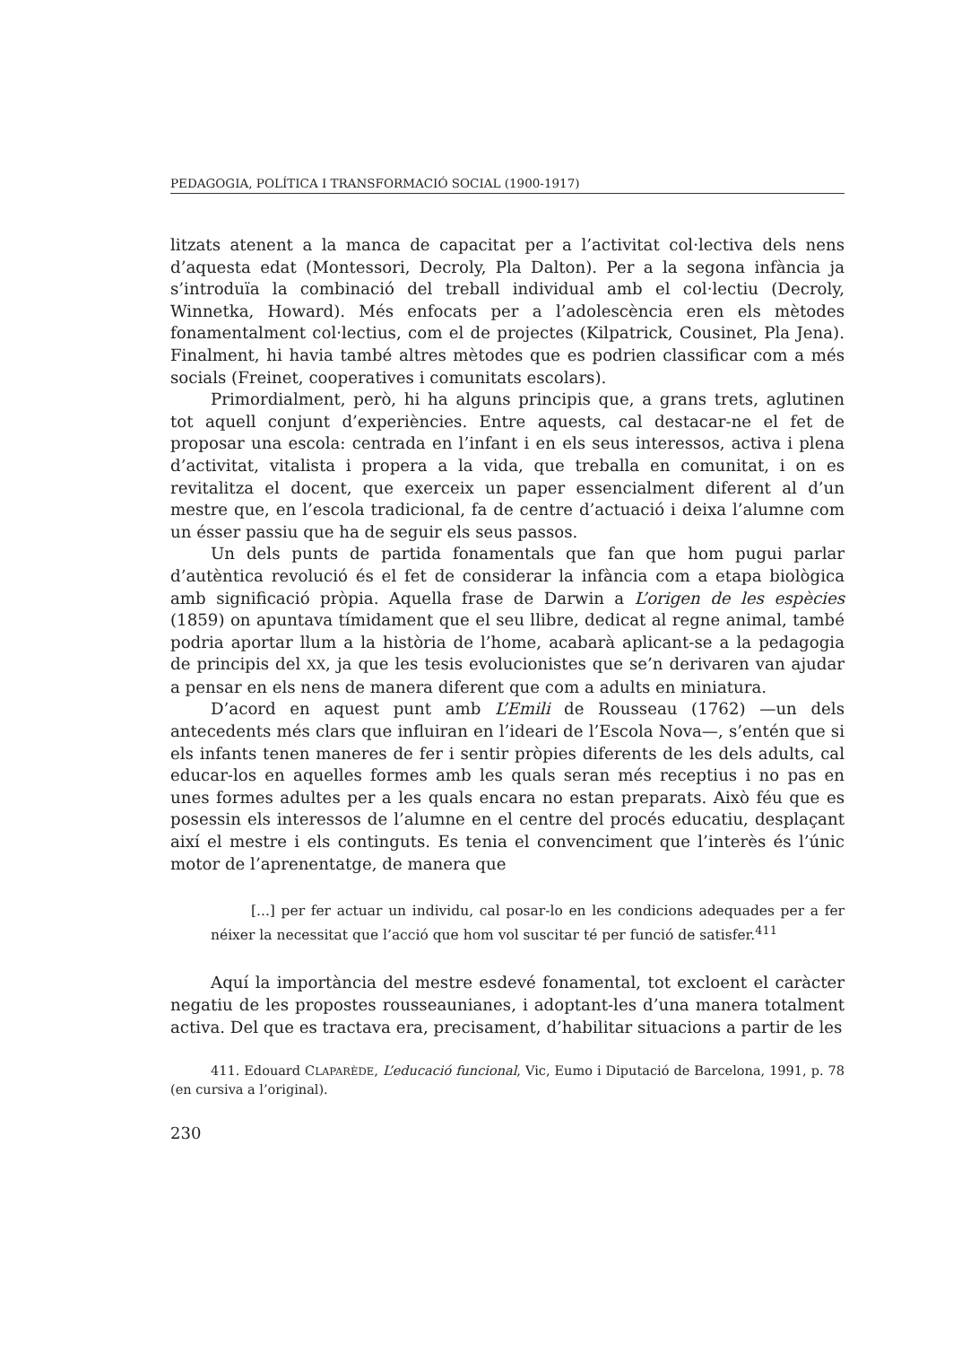PEDAGOGIA, POLÍTICA I TRANSFORMACIÓ SOCIAL (1900-1917)
litzats atenent a la manca de capacitat per a l’activitat col·lectiva dels nens d’aquesta edat (Montessori, Decroly, Pla Dalton). Per a la segona infància ja s’introduïa la combinació del treball individual amb el col·lectiu (Decroly, Winnetka, Howard). Més enfocats per a l’adolescència eren els mètodes fonamentalment col·lectius, com el de projectes (Kilpatrick, Cousinet, Pla Jena). Finalment, hi havia també altres mètodes que es podrien classificar com a més socials (Freinet, cooperatives i comunitats escolars).
Primordialment, però, hi ha alguns principis que, a grans trets, aglutinen tot aquell conjunt d’experiències. Entre aquests, cal destacar-ne el fet de proposar una escola: centrada en l’infant i en els seus interessos, activa i plena d’activitat, vitalista i propera a la vida, que treballa en comunitat, i on es revitalitza el docent, que exerceix un paper essencialment diferent al d’un mestre que, en l’escola tradicional, fa de centre d’actuació i deixa l’alumne com un ésser passiu que ha de seguir els seus passos.
Un dels punts de partida fonamentals que fan que hom pugui parlar d’autèntica revolució és el fet de considerar la infància com a etapa biològica amb significació pròpia. Aquella frase de Darwin a L’origen de les espècies (1859) on apuntava tímidament que el seu llibre, dedicat al regne animal, també podria aportar llum a la història de l’home, acabarà aplicant-se a la pedagogia de principis del XX, ja que les tesis evolucionistes que se’n derivaren van ajudar a pensar en els nens de manera diferent que com a adults en miniatura.
D’acord en aquest punt amb L’Emili de Rousseau (1762) —un dels antecedents més clars que influiran en l’ideari de l’Escola Nova—, s’entén que si els infants tenen maneres de fer i sentir pròpies diferents de les dels adults, cal educar-los en aquelles formes amb les quals seran més receptius i no pas en unes formes adultes per a les quals encara no estan preparats. Això féu que es posessin els interessos de l’alumne en el centre del procés educatiu, desplaçant així el mestre i els continguts. Es tenia el convenciment que l’interès és l’únic motor de l’aprenentatge, de manera que
[...] per fer actuar un individu, cal posar-lo en les condicions adequades per a fer néixer la necessitat que l’acció que hom vol suscitar té per funció de satisfer.<sup>411</sup>
Aquí la importància del mestre esdevé fonamental, tot excloent el caràcter negatiu de les propostes rousseaunianes, i adoptant-les d’una manera totalment activa. Del que es tractava era, precisament, d’habilitar situacions a partir de les
411. Edouard CLAPARÈDE, L’educació funcional, Vic, Eumo i Diputació de Barcelona, 1991, p. 78 (en cursiva a l’original).
230